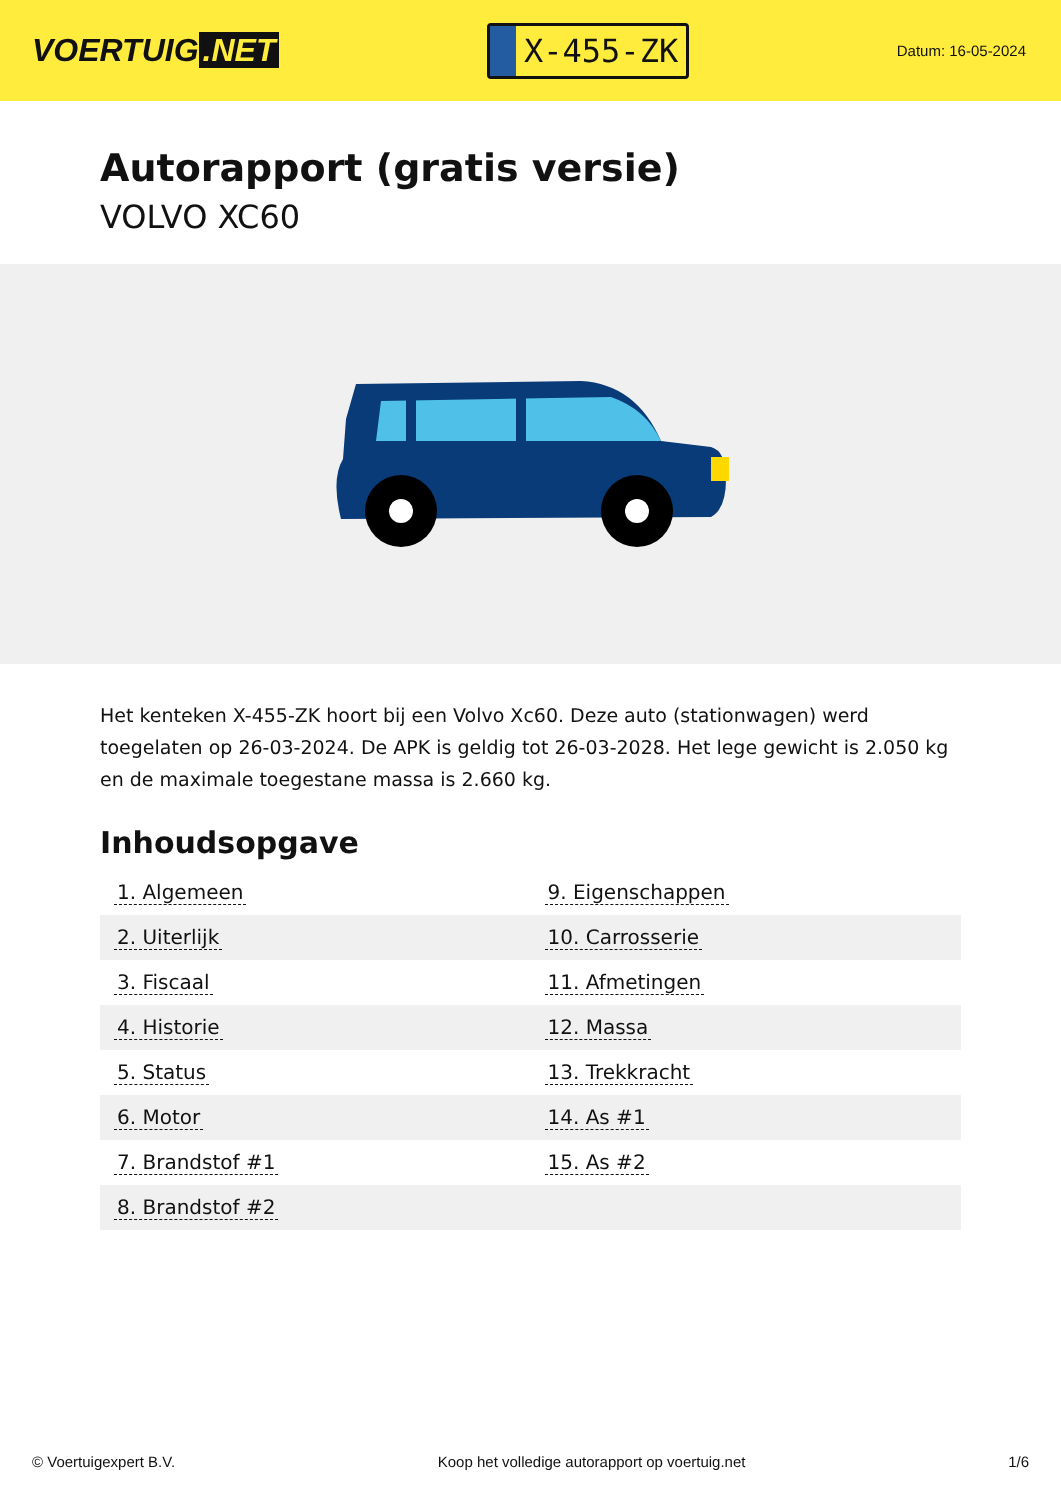VOERTUIG.NET
X-455-ZK
Datum: 16-05-2024
Autorapport (gratis versie)
VOLVO XC60
Het kenteken X-455-ZK hoort bij een Volvo Xc60. Deze auto (stationwagen) werd toegelaten op 26-03-2024. De APK is geldig tot 26-03-2028. Het lege gewicht is 2.050 kg en de maximale toegestane massa is 2.660 kg.
Inhoudsopgave
| 1. Algemeen | 9. Eigenschappen |
| 2. Uiterlijk | 10. Carrosserie |
| 3. Fiscaal | 11. Afmetingen |
| 4. Historie | 12. Massa |
| 5. Status | 13. Trekkracht |
| 6. Motor | 14. As #1 |
| 7. Brandstof #1 | 15. As #2 |
| 8. Brandstof #2 | |
© Voertuigexpert B.V. Koop het volledige autorapport op voertuig.net 1/6